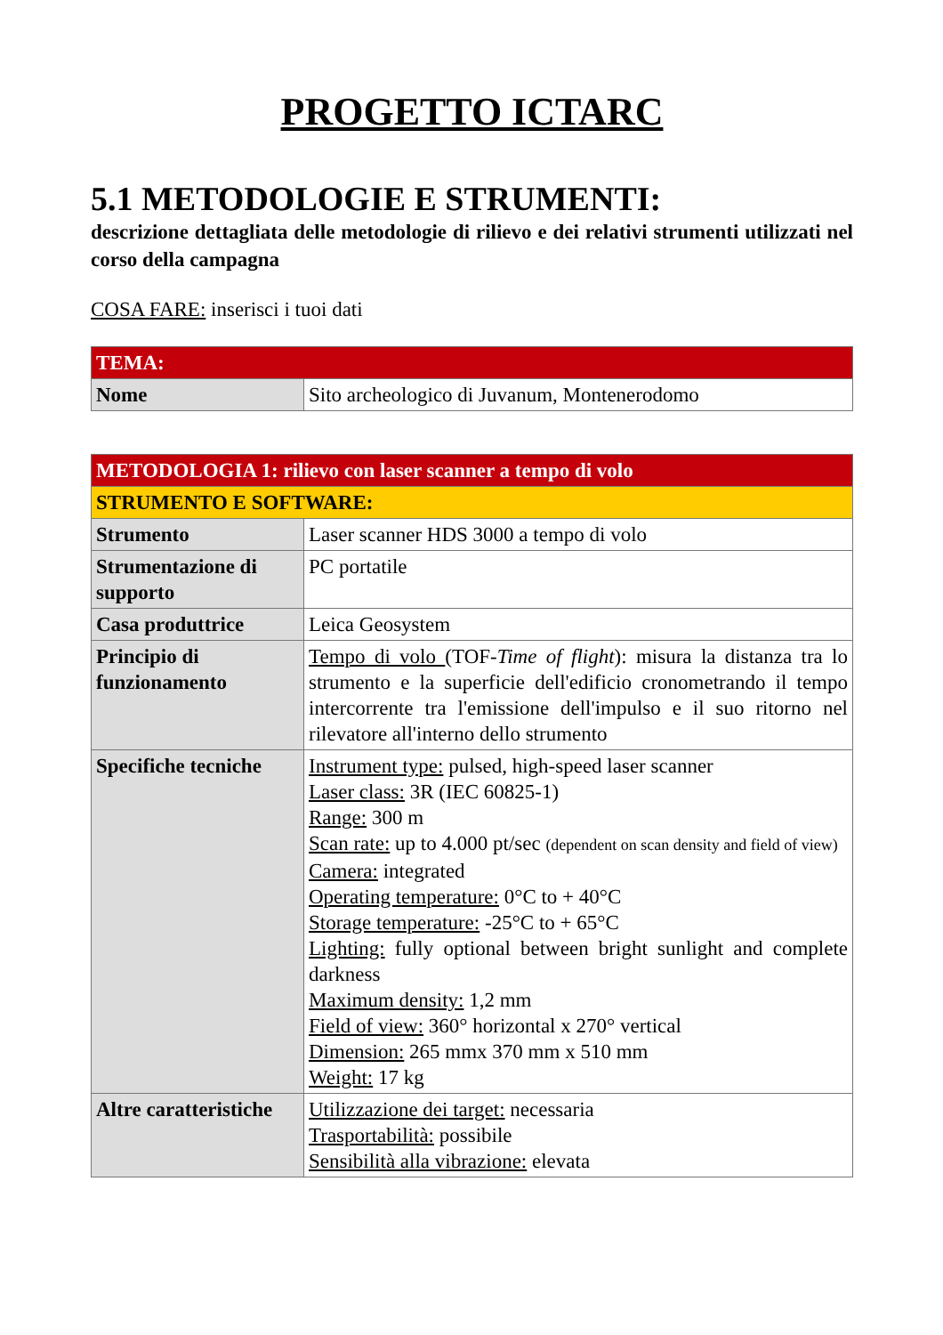PROGETTO ICTARC
5.1 METODOLOGIE E STRUMENTI:
descrizione dettagliata delle metodologie di rilievo e dei relativi strumenti utilizzati nel corso della campagna
COSA FARE: inserisci i tuoi dati
| TEMA: | |
| --- | --- |
| Nome | Sito archeologico di Juvanum, Montenerodomo |
| METODOLOGIA 1: rilievo con laser scanner a tempo di volo | |
| --- | --- |
| STRUMENTO E SOFTWARE: | |
| Strumento | Laser scanner HDS 3000 a tempo di volo |
| Strumentazione di supporto | PC portatile |
| Casa produttrice | Leica Geosystem |
| Principio di funzionamento | Tempo di volo (TOF- Time of flight ): misura la distanza tra lo strumento e la superficie dell'edificio cronometrando il tempo intercorrente tra l'emissione dell'impulso e il suo ritorno nel rilevatore all'interno dello strumento |
| Specifiche tecniche | Instrument type: pulsed, high-speed laser scanner Laser class: 3R (IEC 60825-1) Range: 300 m Scan rate: up to 4.000 pt/sec (dependent on scan density and field of view) Camera: integrated Operating temperature: 0°C to + 40°C Storage temperature: -25°C to + 65°C Lighting: fully optional between bright sunlight and complete darkness Maximum density: 1,2 mm Field of view: 360° horizontal x 270° vertical Dimension: 265 mmx 370 mm x 510 mm Weight: 17 kg |
| Altre caratteristiche | Utilizzazione dei target: necessaria Trasportabilità: possibile Sensibilità alla vibrazione: elevata |